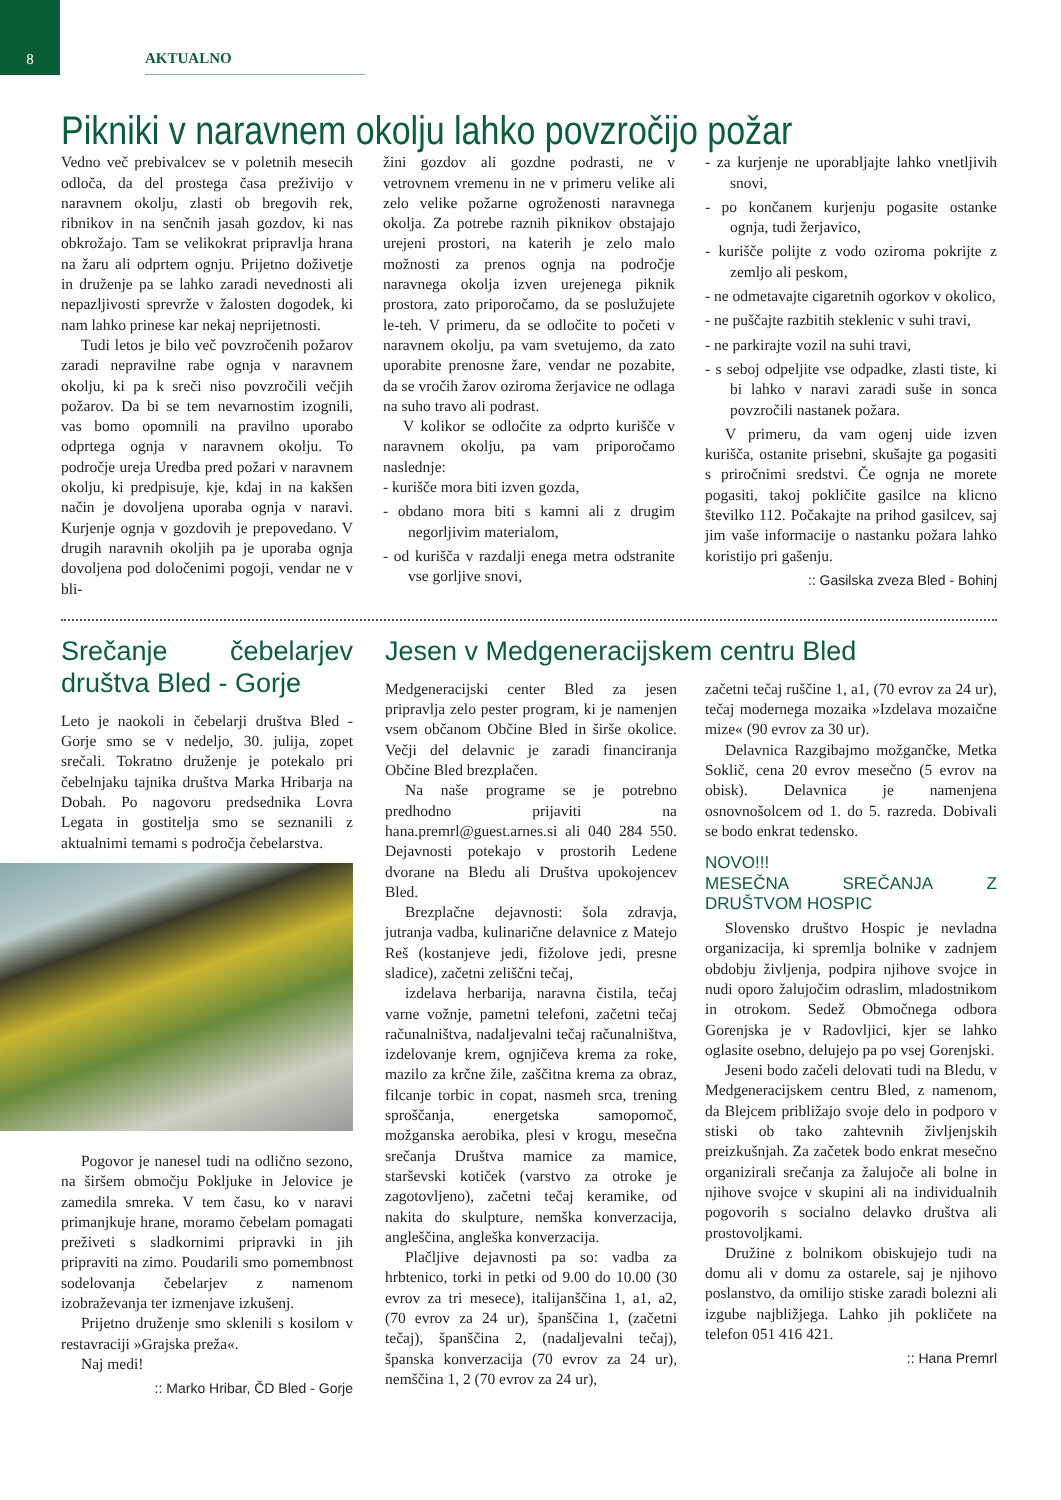8
AKTUALNO
Pikniki v naravnem okolju lahko povzročijo požar
Vedno več prebivalcev se v poletnih mesecih odloča, da del prostega časa preživijo v naravnem okolju, zlasti ob bregovih rek, ribnikov in na senčnih jasah gozdov, ki nas obkrožajo. Tam se velikokrat pripravlja hrana na žaru ali odprtem ognju. Prijetno doživetje in druženje pa se lahko zaradi nevednosti ali nepazljivosti sprevrže v žalosten dogodek, ki nam lahko prinese kar nekaj neprijetnosti.
Tudi letos je bilo več povzročenih požarov zaradi nepravilne rabe ognja v naravnem okolju, ki pa k sreči niso povzročili večjih požarov. Da bi se tem nevarnostim izognili, vas bomo opomnili na pravilno uporabo odprtega ognja v naravnem okolju. To področje ureja Uredba pred požari v naravnem okolju, ki predpisuje, kje, kdaj in na kakšen način je dovoljena uporaba ognja v naravi. Kurjenje ognja v gozdovih je prepovedano. V drugih naravnih okoljih pa je uporaba ognja dovoljena pod določenimi pogoji, vendar ne v bli-
žini gozdov ali gozdne podrasti, ne v vetrovnem vremenu in ne v primeru velike ali zelo velike požarne ogroženosti naravnega okolja. Za potrebe raznih piknikov obstajajo urejeni prostori, na katerih je zelo malo možnosti za prenos ognja na področje naravnega okolja izven urejenega piknik prostora, zato priporočamo, da se poslužujete le-teh. V primeru, da se odločite to početi v naravnem okolju, pa vam svetujemo, da zato uporabite prenosne žare, vendar ne pozabite, da se vročih žarov oziroma žerjavice ne odlaga na suho travo ali podrast.
V kolikor se odločite za odprto kurišče v naravnem okolju, pa vam priporočamo naslednje:
- kurišče mora biti izven gozda,
- obdano mora biti s kamni ali z drugim negorljivim materialom,
- od kurišča v razdalji enega metra odstranite vse gorljive snovi,
- za kurjenje ne uporabljajte lahko vnetljivih snovi,
- po končanem kurjenju pogasite ostanke ognja, tudi žerjavico,
- kurišče polijte z vodo oziroma pokrijte z zemljo ali peskom,
- ne odmetavajte cigaretnih ogorkov v okolico,
- ne puščajte razbitih steklenic v suhi travi,
- ne parkirajte vozil na suhi travi,
- s seboj odpeljite vse odpadke, zlasti tiste, ki bi lahko v naravi zaradi suše in sonca povzročili nastanek požara.
V primeru, da vam ogenj uide izven kurišča, ostanite prisebni, skušajte ga pogasiti s priročnimi sredstvi. Če ognja ne morete pogasiti, takoj pokličite gasilce na klicno številko 112. Počakajte na prihod gasilcev, saj jim vaše informacije o nastanku požara lahko koristijo pri gašenju.
:: Gasilska zveza Bled - Bohinj
Srečanje čebelarjev društva Bled - Gorje
Leto je naokoli in čebelarji društva Bled - Gorje smo se v nedeljo, 30. julija, zopet srečali. Tokratno druženje je potekalo pri čebelnjaku tajnika društva Marka Hribarja na Dobah. Po nagovoru predsednika Lovra Legata in gostitelja smo se seznanili z aktualnimi temami s področja čebelarstva.
Pogovor je nanesel tudi na odlično sezono, na širšem območju Pokljuke in Jelovice je zamedila smreka. V tem času, ko v naravi primanjkuje hrane, moramo čebelam pomagati preživeti s sladkornimi pripravki in jih pripraviti na zimo. Poudarili smo pomembnost sodelovanja čebelarjev z namenom izobraževanja ter izmenjave izkušenj.
Prijetno druženje smo sklenili s kosilom v restavraciji »Grajska preža«.
Naj medi!
:: Marko Hribar, ČD Bled - Gorje
Jesen v Medgeneracijskem centru Bled
Medgeneracijski center Bled za jesen pripravlja zelo pester program, ki je namenjen vsem občanom Občine Bled in širše okolice. Večji del delavnic je zaradi financiranja Občine Bled brezplačen.
Na naše programe se je potrebno predhodno prijaviti na hana.premrl@guest.arnes.si ali 040 284 550. Dejavnosti potekajo v prostorih Ledene dvorane na Bledu ali Društva upokojencev Bled.
Brezplačne dejavnosti: šola zdravja, jutranja vadba, kulinarične delavnice z Matejo Reš (kostanjeve jedi, fižolove jedi, presne sladice), začetni zeliščni tečaj,
izdelava herbarija, naravna čistila, tečaj varne vožnje, pametni telefoni, začetni tečaj računalništva, nadaljevalni tečaj računalništva, izdelovanje krem, ognjičeva krema za roke, mazilo za krčne žile, zaščitna krema za obraz, filcanje torbic in copat, nasmeh srca, trening sproščanja, energetska samopomoč, možganska aerobika, plesi v krogu, mesečna srečanja Društva mamice za mamice, starševski kotiček (varstvo za otroke je zagotovljeno), začetni tečaj keramike, od nakita do skulpture, nemška konverzacija, angleščina, angleška konverzacija.
Plačljive dejavnosti pa so: vadba za hrbtenico, torki in petki od 9.00 do 10.00 (30 evrov za tri mesece), italijanščina 1, a1, a2, (70 evrov za 24 ur), španščina 1, (začetni tečaj), španščina 2, (nadaljevalni tečaj), španska konverzacija (70 evrov za 24 ur), nemščina 1, 2 (70 evrov za 24 ur),
začetni tečaj ruščine 1, a1, (70 evrov za 24 ur), tečaj modernega mozaika »Izdelava mozaične mize« (90 evrov za 30 ur).
Delavnica Razgibajmo možgančke, Metka Soklič, cena 20 evrov mesečno (5 evrov na obisk). Delavnica je namenjena osnovnošolcem od 1. do 5. razreda. Dobivali se bodo enkrat tedensko.
NOVO!!!
MESEČNA SREČANJA Z DRUŠTVOM HOSPIC
Slovensko društvo Hospic je nevladna organizacija, ki spremlja bolnike v zadnjem obdobju življenja, podpira njihove svojce in nudi oporo žalujočim odraslim, mladostnikom in otrokom. Sedež Območnega odbora Gorenjska je v Radovljici, kjer se lahko oglasite osebno, delujejo pa po vsej Gorenjski.
Jeseni bodo začeli delovati tudi na Bledu, v Medgeneracijskem centru Bled, z namenom, da Blejcem približajo svoje delo in podporo v stiski ob tako zahtevnih življenjskih preizkušnjah. Za začetek bodo enkrat mesečno organizirali srečanja za žalujoče ali bolne in njihove svojce v skupini ali na individualnih pogovorih s socialno delavko društva ali prostovoljkami.
Družine z bolnikom obiskujejo tudi na domu ali v domu za ostarele, saj je njihovo poslanstvo, da omilijo stiske zaradi bolezni ali izgube najbližjega. Lahko jih pokličete na telefon 051 416 421.
:: Hana Premrl